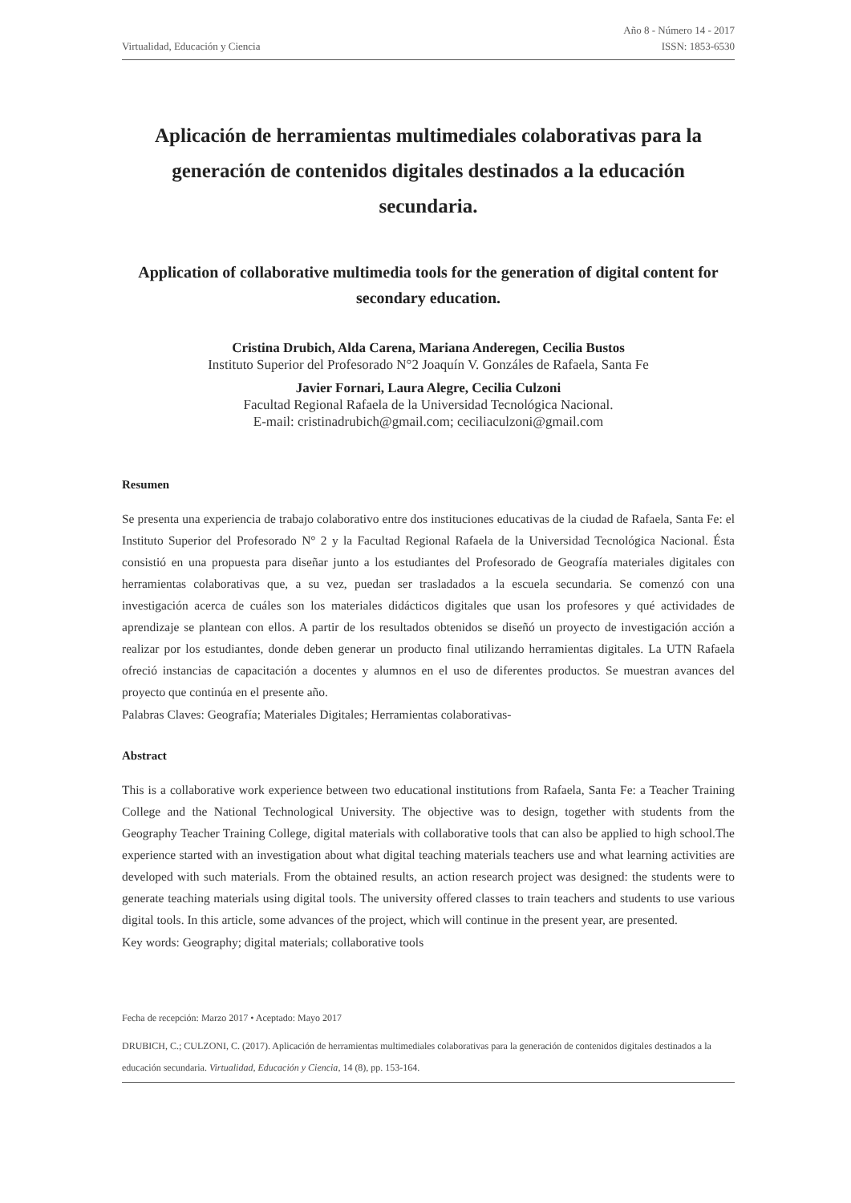Virtualidad, Educación y Ciencia
Año 8 - Número 14 - 2017
ISSN: 1853-6530
Aplicación de herramientas multimediales colaborativas para la generación de contenidos digitales destinados a la educación secundaria.
Application of collaborative multimedia tools for the generation of digital content for secondary education.
Cristina Drubich, Alda Carena, Mariana Anderegen, Cecilia Bustos
Instituto Superior del Profesorado N°2 Joaquín V. Gonzáles de Rafaela, Santa Fe
Javier Fornari, Laura Alegre, Cecilia Culzoni
Facultad Regional Rafaela de la Universidad Tecnológica Nacional.
E-mail: cristinadrubich@gmail.com; ceciliaculzoni@gmail.com
Resumen
Se presenta una experiencia de trabajo colaborativo entre dos instituciones educativas de la ciudad de Rafaela, Santa Fe: el Instituto Superior del Profesorado N° 2 y la Facultad Regional Rafaela de la Universidad Tecnológica Nacional. Ésta consistió en una propuesta para diseñar junto a los estudiantes del Profesorado de Geografía materiales digitales con herramientas colaborativas que, a su vez, puedan ser trasladados a la escuela secundaria. Se comenzó con una investigación acerca de cuáles son los materiales didácticos digitales que usan los profesores y qué actividades de aprendizaje se plantean con ellos. A partir de los resultados obtenidos se diseñó un proyecto de investigación acción a realizar por los estudiantes, donde deben generar un producto final utilizando herramientas digitales. La UTN Rafaela ofreció instancias de capacitación a docentes y alumnos en el uso de diferentes productos. Se muestran avances del proyecto que continúa en el presente año.
Palabras Claves: Geografía; Materiales Digitales; Herramientas colaborativas-
Abstract
This is a collaborative work experience between two educational institutions from Rafaela, Santa Fe: a Teacher Training College and the National Technological University. The objective was to design, together with students from the Geography Teacher Training College, digital materials with collaborative tools that can also be applied to high school.The experience started with an investigation about what digital teaching materials teachers use and what learning activities are developed with such materials. From the obtained results, an action research project was designed: the students were to generate teaching materials using digital tools. The university offered classes to train teachers and students to use various digital tools. In this article, some advances of the project, which will continue in the present year, are presented.
Key words: Geography; digital materials; collaborative tools
Fecha de recepción: Marzo 2017 • Aceptado: Mayo 2017
DRUBICH, C.; CULZONI, C. (2017). Aplicación de herramientas multimediales colaborativas para la generación de contenidos digitales destinados a la educación secundaria. Virtualidad, Educación y Ciencia, 14 (8), pp. 153-164.